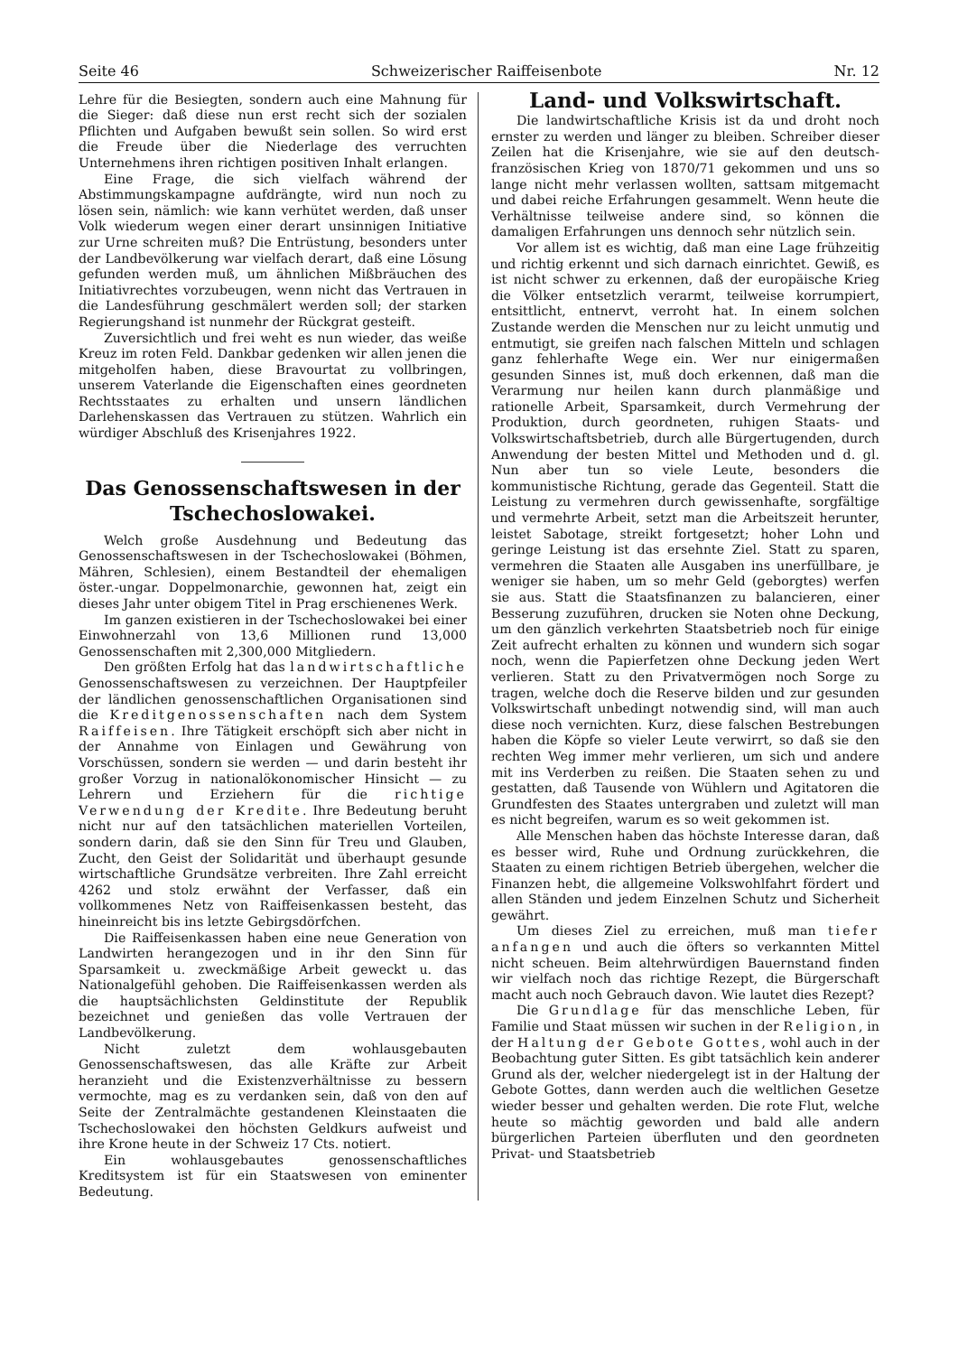Seite 46 Schweizerischer Raiffeisenbote Nr. 12
Lehre für die Besiegten, sondern auch eine Mahnung für die Sieger: daß diese nun erst recht sich der sozialen Pflichten und Aufgaben bewußt sein sollen. So wird erst die Freude über die Niederlage des verruchten Unternehmens ihren richtigen positiven Inhalt erlangen.
Eine Frage, die sich vielfach während der Abstimmungskampagne aufdrängte, wird nun noch zu lösen sein, nämlich: wie kann verhütet werden, daß unser Volk wiederum wegen einer derart unsinnigen Initiative zur Urne schreiten muß? Die Entrüstung, besonders unter der Landbevölkerung war vielfach derart, daß eine Lösung gefunden werden muß, um ähnlichen Mißbräuchen des Initiativrechtes vorzubeugen, wenn nicht das Vertrauen in die Landesführung geschmälert werden soll; der starken Regierungshand ist nunmehr der Rückgrat gesteift.
Zuversichtlich und frei weht es nun wieder, das weiße Kreuz im roten Feld. Dankbar gedenken wir allen jenen die mitgeholfen haben, diese Bravourtat zu vollbringen, unserem Vaterlande die Eigenschaften eines geordneten Rechtsstaates zu erhalten und unsern ländlichen Darlehenskassen das Vertrauen zu stützen. Wahrlich ein würdiger Abschluß des Krisenjahres 1922.
Das Genossenschaftswesen in der Tschechoslowakei.
Welch große Ausdehnung und Bedeutung das Genossenschaftswesen in der Tschechoslowakei (Böhmen, Mähren, Schlesien), einem Bestandteil der ehemaligen öster.-ungar. Doppelmonarchie, gewonnen hat, zeigt ein dieses Jahr unter obigem Titel in Prag erschienenes Werk.
Im ganzen existieren in der Tschechoslowakei bei einer Einwohnerzahl von 13,6 Millionen rund 13,000 Genossenschaften mit 2,300,000 Mitgliedern.
Den größten Erfolg hat das landwirtschaftliche Genossenschaftswesen zu verzeichnen. Der Hauptpfeiler der ländlichen genossenschaftlichen Organisationen sind die Kreditgenossenschaften nach dem System Raiffeisen. Ihre Tätigkeit erschöpft sich aber nicht in der Annahme von Einlagen und Gewährung von Vorschüssen, sondern sie werden — und darin besteht ihr großer Vorzug in nationalökonomischer Hinsicht — zu Lehrern und Erziehern für die richtige Verwendung der Kredite. Ihre Bedeutung beruht nicht nur auf den tatsächlichen materiellen Vorteilen, sondern darin, daß sie den Sinn für Treu und Glauben, Zucht, den Geist der Solidarität und überhaupt gesunde wirtschaftliche Grundsätze verbreiten. Ihre Zahl erreicht 4262 und stolz erwähnt der Verfasser, daß ein vollkommenes Netz von Raiffeisenkassen besteht, das hineinreicht bis ins letzte Gebirgsdörfchen.
Die Raiffeisenkassen haben eine neue Generation von Landwirten herangezogen und in ihr den Sinn für Sparsamkeit u. zweckmäßige Arbeit geweckt u. das Nationalgefühl gehoben. Die Raiffeisenkassen werden als die hauptsächlichsten Geldinstitute der Republik bezeichnet und genießen das volle Vertrauen der Landbevölkerung.
Nicht zuletzt dem wohlausgebauten Genossenschaftswesen, das alle Kräfte zur Arbeit heranzieht und die Existenzverhältnisse zu bessern vermochte, mag es zu verdanken sein, daß von den auf Seite der Zentralmächte gestandenen Kleinstaaten die Tschechoslowakei den höchsten Geldkurs aufweist und ihre Krone heute in der Schweiz 17 Cts. notiert.
Ein wohlausgebautes genossenschaftliches Kreditsystem ist für ein Staatswesen von eminenter Bedeutung.
Land- und Volkswirtschaft.
Die landwirtschaftliche Krisis ist da und droht noch ernster zu werden und länger zu bleiben. Schreiber dieser Zeilen hat die Krisenjahre, wie sie auf den deutsch-französischen Krieg von 1870/71 gekommen und uns so lange nicht mehr verlassen wollten, sattsam mitgemacht und dabei reiche Erfahrungen gesammelt. Wenn heute die Verhältnisse teilweise andere sind, so können die damaligen Erfahrungen uns dennoch sehr nützlich sein.
Vor allem ist es wichtig, daß man eine Lage frühzeitig und richtig erkennt und sich darnach einrichtet. Gewiß, es ist nicht schwer zu erkennen, daß der europäische Krieg die Völker entsetzlich verarmt, teilweise korrumpiert, entsittlicht, entnervt, verroht hat. In einem solchen Zustande werden die Menschen nur zu leicht unmutig und entmutigt, sie greifen nach falschen Mitteln und schlagen ganz fehlerhafte Wege ein. Wer nur einigermaßen gesunden Sinnes ist, muß doch erkennen, daß man die Verarmung nur heilen kann durch planmäßige und rationelle Arbeit, Sparsamkeit, durch Vermehrung der Produktion, durch geordneten, ruhigen Staats- und Volkswirtschaftsbetrieb, durch alle Bürgertugenden, durch Anwendung der besten Mittel und Methoden und d. gl. Nun aber tun so viele Leute, besonders die kommunistische Richtung, gerade das Gegenteil. Statt die Leistung zu vermehren durch gewissenhafte, sorgfältige und vermehrte Arbeit, setzt man die Arbeitszeit herunter, leistet Sabotage, streikt fortgesetzt; hoher Lohn und geringe Leistung ist das ersehnte Ziel. Statt zu sparen, vermehren die Staaten alle Ausgaben ins unerfüllbare, je weniger sie haben, um so mehr Geld (geborgtes) werfen sie aus. Statt die Staatsfinanzen zu balancieren, einer Besserung zuzuführen, drucken sie Noten ohne Deckung, um den gänzlich verkehrten Staatsbetrieb noch für einige Zeit aufrecht erhalten zu können und wundern sich sogar noch, wenn die Papierfetzen ohne Deckung jeden Wert verlieren. Statt zu den Privatvermögen noch Sorge zu tragen, welche doch die Reserve bilden und zur gesunden Volkswirtschaft unbedingt notwendig sind, will man auch diese noch vernichten. Kurz, diese falschen Bestrebungen haben die Köpfe so vieler Leute verwirrt, so daß sie den rechten Weg immer mehr verlieren, um sich und andere mit ins Verderben zu reißen. Die Staaten sehen zu und gestatten, daß Tausende von Wühlern und Agitatoren die Grundfesten des Staates untergraben und zuletzt will man es nicht begreifen, warum es so weit gekommen ist.
Alle Menschen haben das höchste Interesse daran, daß es besser wird, Ruhe und Ordnung zurückkehren, die Staaten zu einem richtigen Betrieb übergehen, welcher die Finanzen hebt, die allgemeine Volkswohlfahrt fördert und allen Ständen und jedem Einzelnen Schutz und Sicherheit gewährt.
Um dieses Ziel zu erreichen, muß man tiefer anfangen und auch die öfters so verkannten Mittel nicht scheuen. Beim altehrwürdigen Bauernstand finden wir vielfach noch das richtige Rezept, die Bürgerschaft macht auch noch Gebrauch davon. Wie lautet dies Rezept?
Die Grundlage für das menschliche Leben, für Familie und Staat müssen wir suchen in der Religion, in der Haltung der Gebote Gottes, wohl auch in der Beobachtung guter Sitten. Es gibt tatsächlich kein anderer Grund als der, welcher niedergelegt ist in der Haltung der Gebote Gottes, dann werden auch die weltlichen Gesetze wieder besser und gehalten werden. Die rote Flut, welche heute so mächtig geworden und bald alle andern bürgerlichen Parteien überfluten und den geordneten Privat- und Staatsbetrieb